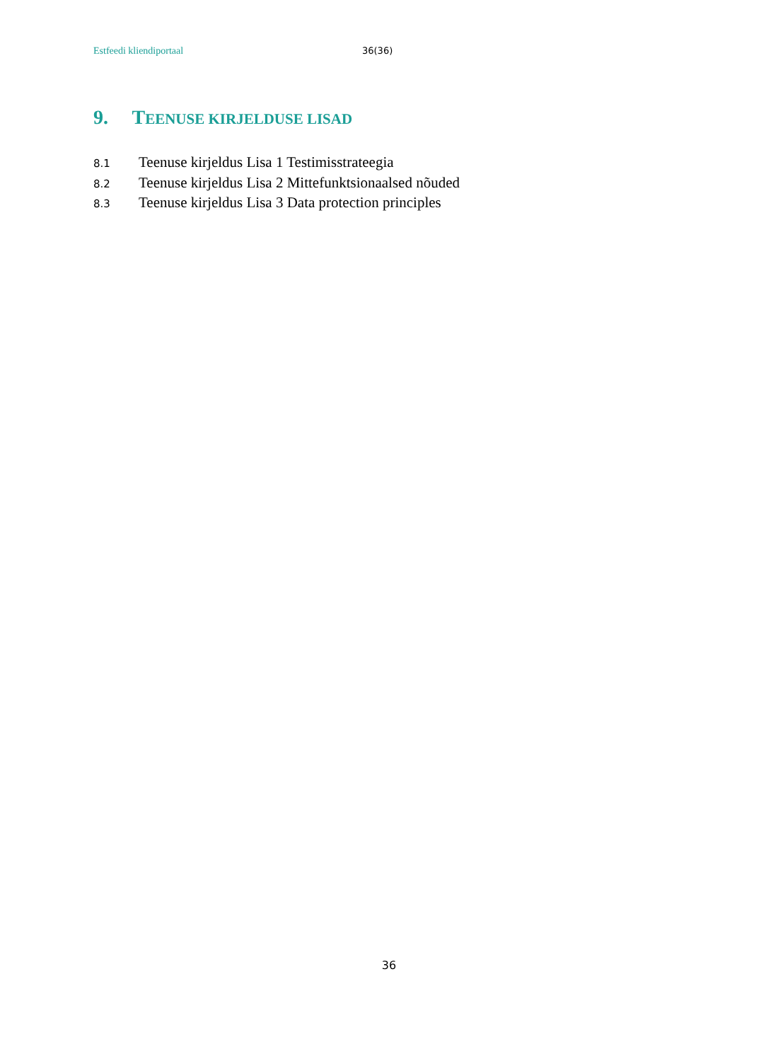Estfeedi kliendiportaal 36(36)
9. TEENUSE KIRJELDUSE LISAD
8.1 Teenuse kirjeldus Lisa 1 Testimisstrateegia
8.2 Teenuse kirjeldus Lisa 2 Mittefunktsionaalsed nõuded
8.3 Teenuse kirjeldus Lisa 3 Data protection principles
36